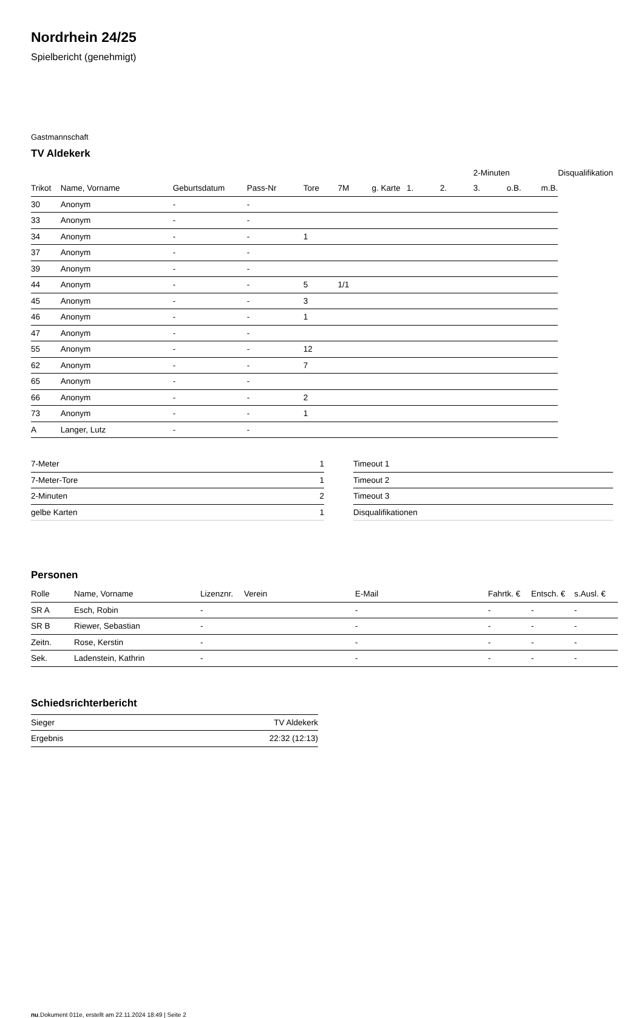Nordrhein 24/25
Spielbericht (genehmigt)
Gastmannschaft
TV Aldekerk
| | | | | | | | | | 2-Minuten | | | Disqualifikation |
| --- | --- | --- | --- | --- | --- | --- | --- | --- | --- | --- | --- | --- |
| Trikot | Name, Vorname | Geburtsdatum | Pass-Nr | Tore | 7M | g. Karte | 1. | 2. | 3. | o.B. | m.B. | |
| 30 | Anonym | - | - | | | | | | | | | |
| 33 | Anonym | - | - | | | | | | | | | |
| 34 | Anonym | - | - | 1 | | | | | | | | |
| 37 | Anonym | - | - | | | | | | | | | |
| 39 | Anonym | - | - | | | | | | | | | |
| 44 | Anonym | - | - | 5 | 1/1 | | | | | | | |
| 45 | Anonym | - | - | 3 | | | | | | | | |
| 46 | Anonym | - | - | 1 | | | | | | | | |
| 47 | Anonym | - | - | | | | | | | | | |
| 55 | Anonym | - | - | 12 | | | | | | | | |
| 62 | Anonym | - | - | 7 | | | | | | | | |
| 65 | Anonym | - | - | | | | | | | | | |
| 66 | Anonym | - | - | 2 | | | | | | | | |
| 73 | Anonym | - | - | 1 | | | | | | | | |
| A | Langer, Lutz | - | - | | | | | | | | | |
| 7-Meter | 1 |
| 7-Meter-Tore | 1 |
| 2-Minuten | 2 |
| gelbe Karten | 1 |
| Timeout 1 |
| Timeout 2 |
| Timeout 3 |
| Disqualifikationen |
Personen
| Rolle | Name, Vorname | Lizenznr. | Verein | E-Mail | Fahrtk. € | Entsch. € | s.Ausl. € |
| --- | --- | --- | --- | --- | --- | --- | --- |
| SR A | Esch, Robin | - | | - | - | - | - |
| SR B | Riewer, Sebastian | - | | - | - | - | - |
| Zeitn. | Rose, Kerstin | - | | - | - | - | - |
| Sek. | Ladenstein, Kathrin | - | | - | - | - | - |
Schiedsrichterbericht
| Sieger | TV Aldekerk |
| Ergebnis | 22:32 (12:13) |
nu.Dokument 011e, erstellt am 22.11.2024 18:49 | Seite 2